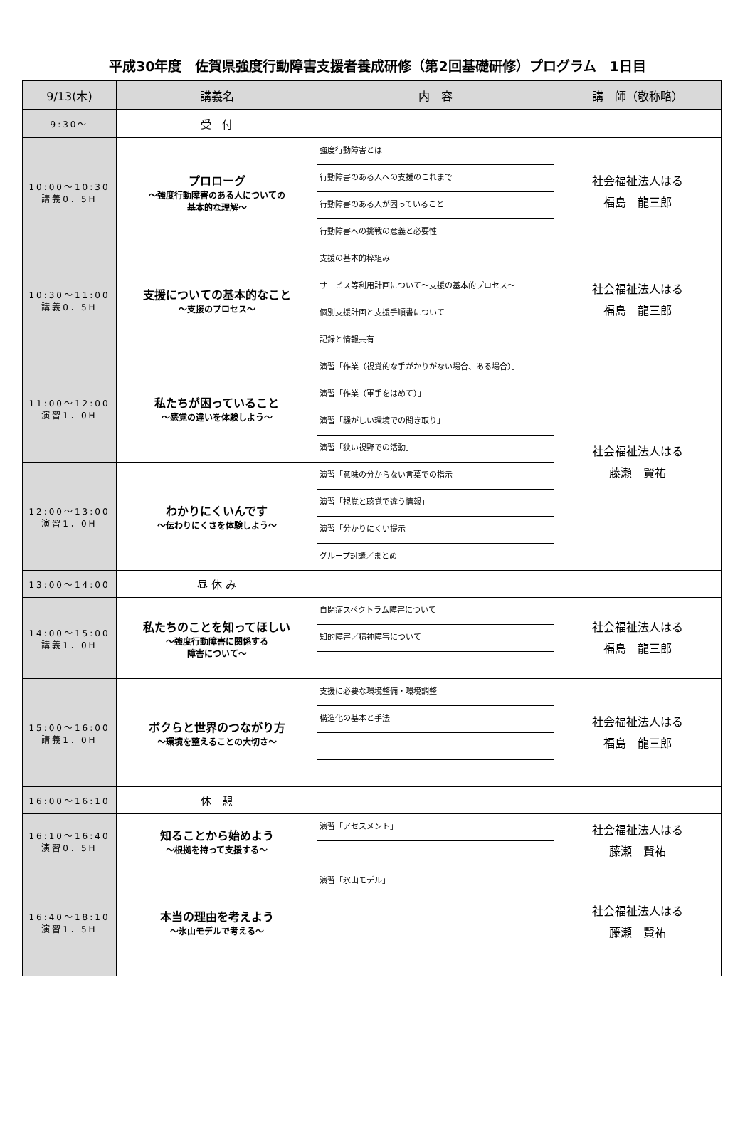平成30年度　佐賀県強度行動障害支援者養成研修（第2回基礎研修）プログラム　1日目
| 9/13(木) | 講義名 | 内 容 | 講 師（敬称略） |
| --- | --- | --- | --- |
| 9:30～ | 受 付 | | |
| 10:00～10:30 講義0．5H | プロローグ ～強度行動障害のある人についての 基本的な理解～ | 強度行動障害とは | 社会福祉法人はる 福島 龍三郎 |
| | | 行動障害のある人への支援のこれまで | |
| | | 行動障害のある人が困っていること | |
| | | 行動障害への挑戦の意義と必要性 | |
| 10:30～11:00 講義0．5H | 支援についての基本的なこと ～支援のプロセス～ | 支援の基本的枠組み | 社会福祉法人はる 福島 龍三郎 |
| | | サービス等利用計画について～支援の基本的プロセス～ | |
| | | 個別支援計画と支援手順書について | |
| | | 記録と情報共有 | |
| 11:00～12:00 演習1．0H | 私たちが困っていること ～感覚の違いを体験しよう～ | 演習「作業（視覚的な手がかりがない場合、ある場合）」 | 社会福祉法人はる 藤瀬 賢祐 |
| | | 演習「作業（軍手をはめて）」 | |
| | | 演習「騒がしい環境での聞き取り」 | |
| | | 演習「狭い視野での活動」 | |
| 12:00～13:00 演習1．0H | わかりにくいんです ～伝わりにくさを体験しよう～ | 演習「意味の分からない言葉での指示」 | |
| | | 演習「視覚と聴覚で違う情報」 | |
| | | 演習「分かりにくい提示」 | |
| | | グループ討議／まとめ | |
| 13:00～14:00 | 昼 休 み | | |
| 14:00～15:00 講義1．0H | 私たちのことを知ってほしい ～強度行動障害に関係する 障害について～ | 自閉症スペクトラム障害について | 社会福祉法人はる 福島 龍三郎 |
| | | 知的障害／精神障害について | |
| 15:00～16:00 講義1．0H | ボクらと世界のつながり方 ～環境を整えることの大切さ～ | 支援に必要な環境整備・環境調整 | 社会福祉法人はる 福島 龍三郎 |
| | | 構造化の基本と手法 | |
| 16:00～16:10 | 休 憩 | | |
| 16:10～16:40 演習0．5H | 知ることから始めよう ～根拠を持って支援する～ | 演習「アセスメント」 | 社会福祉法人はる 藤瀬 賢祐 |
| 16:40～18:10 演習1．5H | 本当の理由を考えよう ～氷山モデルで考える～ | 演習「氷山モデル」 | 社会福祉法人はる 藤瀬 賢祐 |